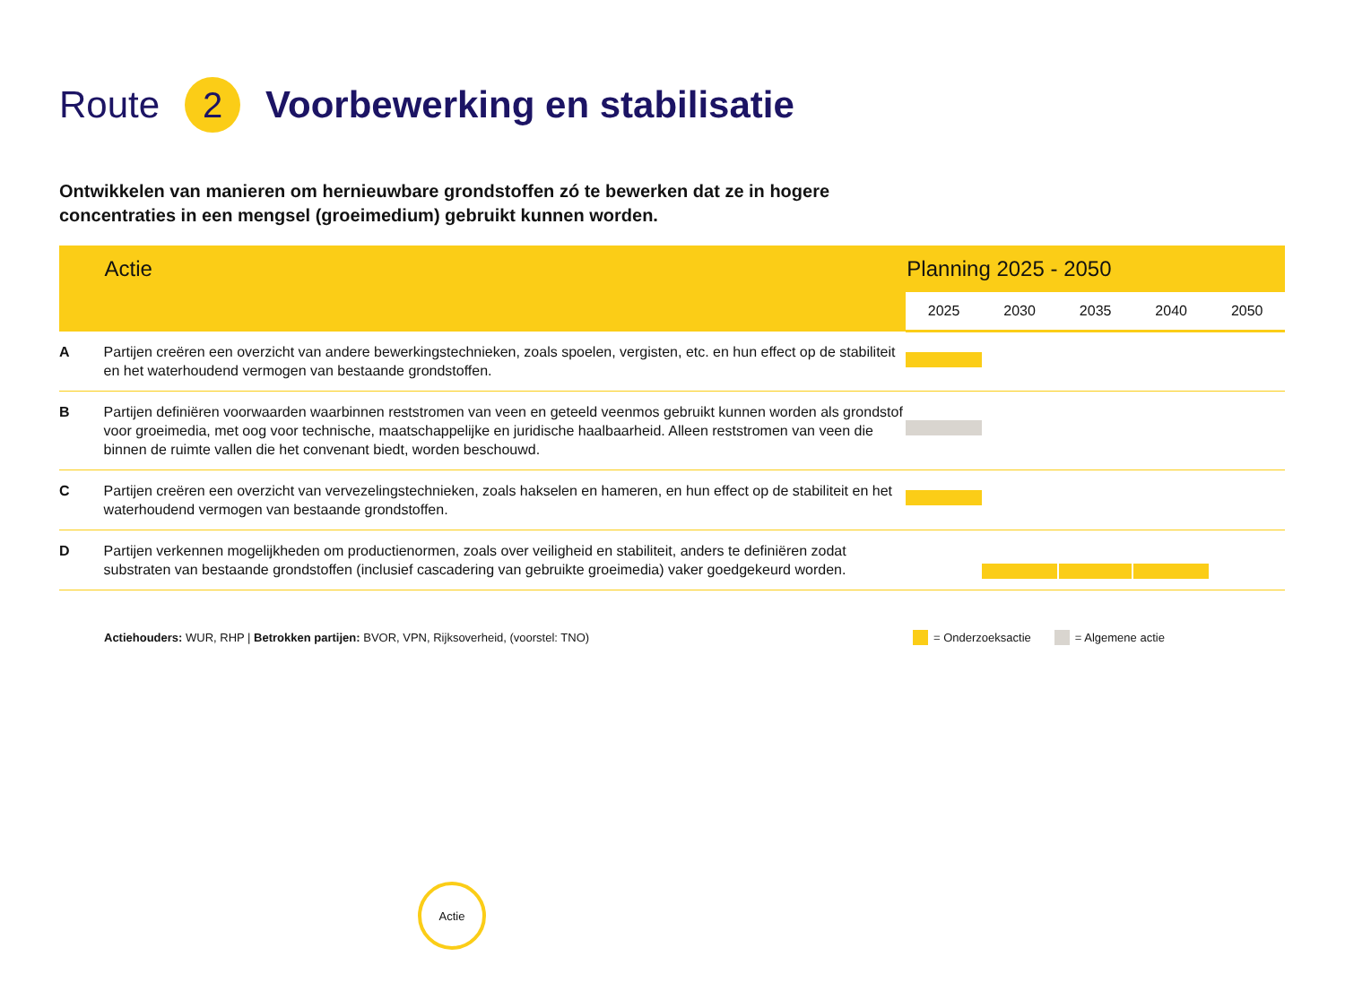Route 2 Voorbewerking en stabilisatie
Ontwikkelen van manieren om hernieuwbare grondstoffen zó te bewerken dat ze in hogere concentraties in een mengsel (groeimedium) gebruikt kunnen worden.
| | Actie | Planning 2025 - 2050 | | | | |
| --- | --- | --- | --- | --- | --- | --- |
| | | 2025 | 2030 | 2035 | 2040 | 2050 |
| A | Partijen creëren een overzicht van andere bewerkingstechnieken, zoals spoelen, vergisten, etc. en hun effect op de stabiliteit en het waterhoudend vermogen van bestaande grondstoffen. | | | | | |
| B | Partijen definiëren voorwaarden waarbinnen reststromen van veen en geteeld veenmos gebruikt kunnen worden als grondstof voor groeimedia, met oog voor technische, maatschappelijke en juridische haalbaarheid. Alleen reststromen van veen die binnen de ruimte vallen die het convenant biedt, worden beschouwd. | | | | | |
| C | Partijen creëren een overzicht van vervezelingstechnieken, zoals hakselen en hameren, en hun effect op de stabiliteit en het waterhoudend vermogen van bestaande grondstoffen. | | | | | |
| D | Partijen verkennen mogelijkheden om productienormen, zoals over veiligheid en stabiliteit, anders te definiëren zodat substraten van bestaande grondstoffen (inclusief cascadering van gebruikte groeimedia) vaker goedgekeurd worden. | | | | | |
Actiehouders: WUR, RHP | Betrokken partijen: BVOR, VPN, Rijksoverheid, (voorstel: TNO)
= Onderzoeksactie = Algemene actie
Actie